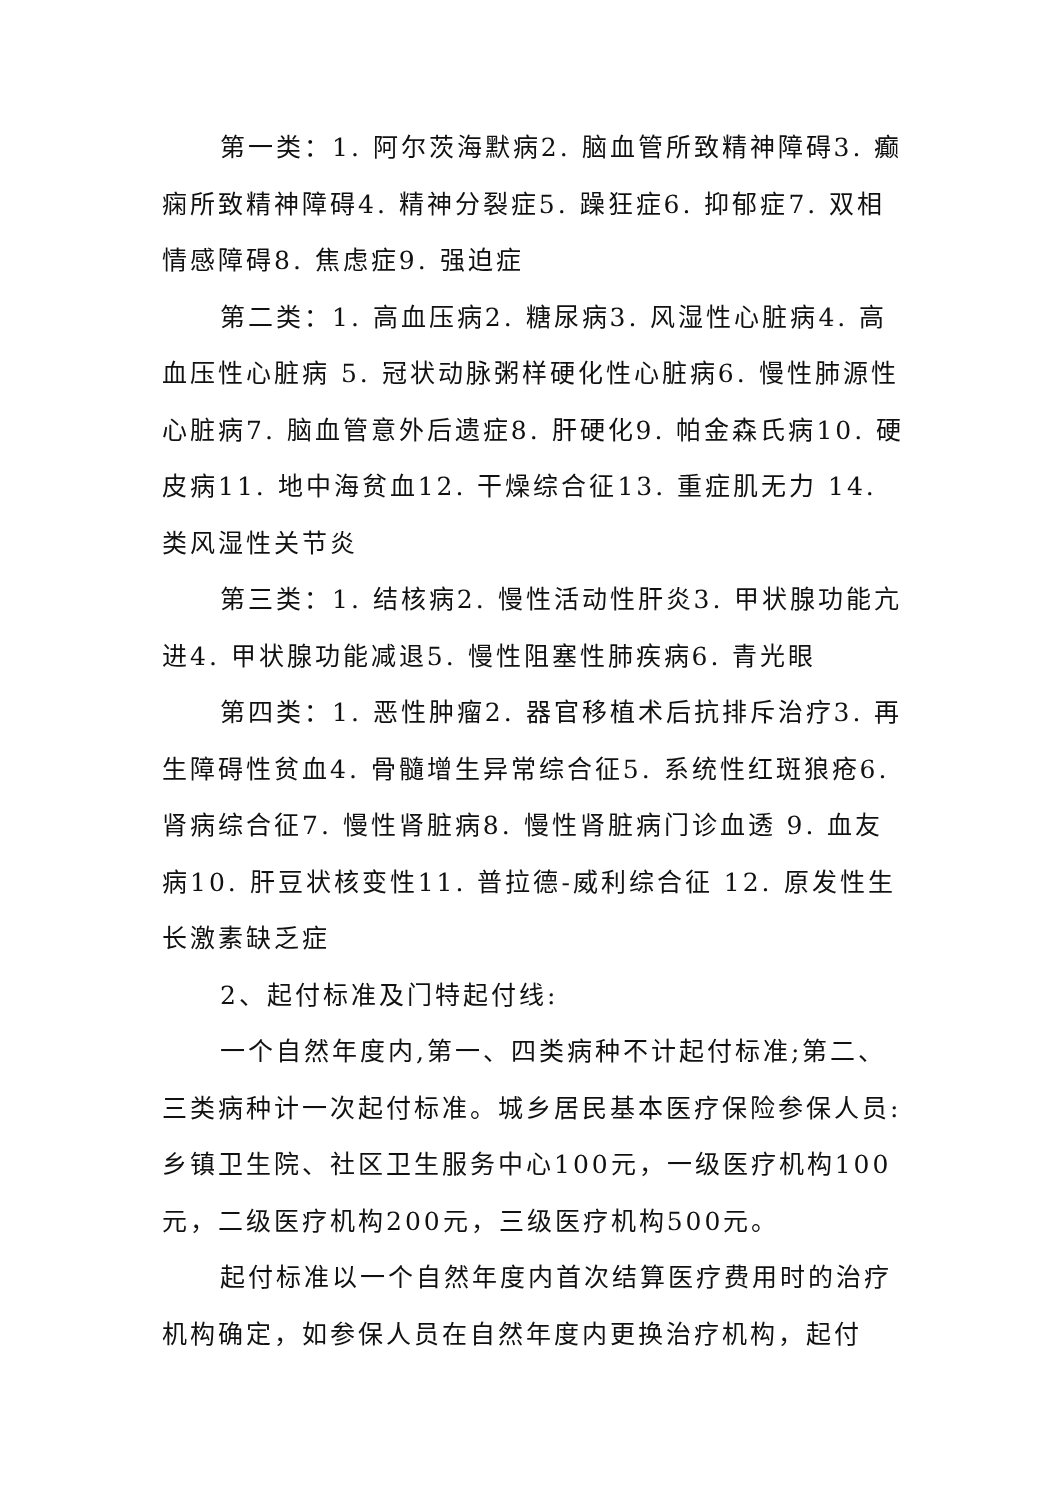第一类：1. 阿尔茨海默病2. 脑血管所致精神障碍3. 癫痫所致精神障碍4. 精神分裂症5. 躁狂症6. 抑郁症7. 双相情感障碍8. 焦虑症9. 强迫症
第二类：1. 高血压病2. 糖尿病3. 风湿性心脏病4. 高血压性心脏病 5. 冠状动脉粥样硬化性心脏病6. 慢性肺源性心脏病7. 脑血管意外后遗症8. 肝硬化9. 帕金森氏病10. 硬皮病11. 地中海贫血12. 干燥综合征13. 重症肌无力 14. 类风湿性关节炎
第三类：1. 结核病2. 慢性活动性肝炎3. 甲状腺功能亢进4. 甲状腺功能减退5. 慢性阻塞性肺疾病6. 青光眼
第四类：1. 恶性肿瘤2. 器官移植术后抗排斥治疗3. 再生障碍性贫血4. 骨髓增生异常综合征5. 系统性红斑狼疮6. 肾病综合征7. 慢性肾脏病8. 慢性肾脏病门诊血透 9. 血友病10. 肝豆状核变性11. 普拉德-威利综合征 12. 原发性生长激素缺乏症
2、起付标准及门特起付线:
一个自然年度内,第一、四类病种不计起付标准;第二、三类病种计一次起付标准。城乡居民基本医疗保险参保人员:乡镇卫生院、社区卫生服务中心100元，一级医疗机构100元，二级医疗机构200元，三级医疗机构500元。
起付标准以一个自然年度内首次结算医疗费用时的治疗机构确定，如参保人员在自然年度内更换治疗机构，起付